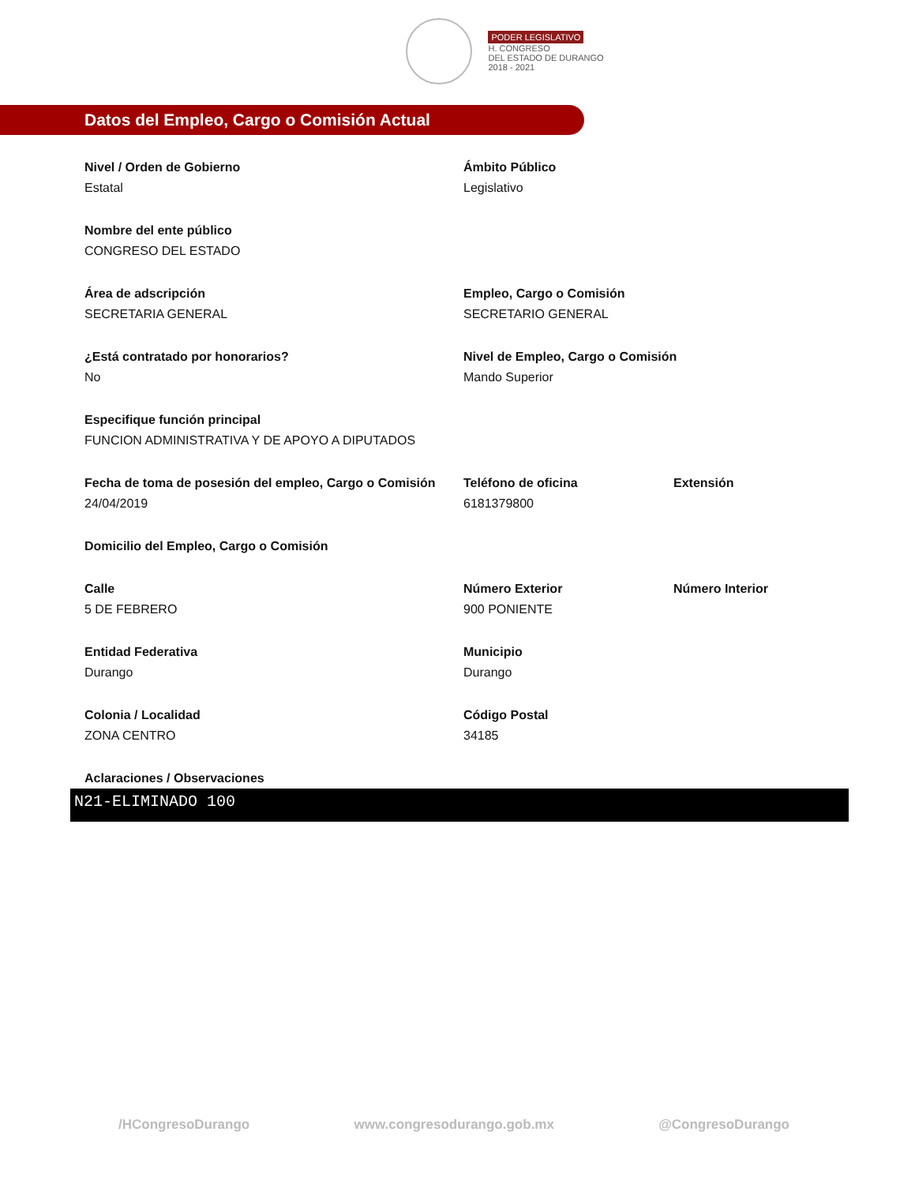PODER LEGISLATIVO
H. CONGRESO
DEL ESTADO DE DURANGO
2018 - 2021
Datos del Empleo, Cargo o Comisión Actual
Nivel / Orden de Gobierno
Estatal
Ámbito Público
Legislativo
Nombre del ente público
CONGRESO DEL ESTADO
Área de adscripción
SECRETARIA GENERAL
Empleo, Cargo o Comisión
SECRETARIO GENERAL
¿Está contratado por honorarios?
No
Nivel de Empleo, Cargo o Comisión
Mando Superior
Especifique función principal
FUNCION ADMINISTRATIVA Y DE APOYO A DIPUTADOS
Fecha de toma de posesión del empleo, Cargo o Comisión
24/04/2019
Teléfono de oficina
6181379800
Extensión
Domicilio del Empleo, Cargo o Comisión
Calle
5 DE FEBRERO
Número Exterior
900 PONIENTE
Número Interior
Entidad Federativa
Durango
Municipio
Durango
Colonia / Localidad
ZONA CENTRO
Código Postal
34185
Aclaraciones / Observaciones
N21-ELIMINADO 100
/HCongresoDurango www.congresodurango.gob.mx @CongresoDurango